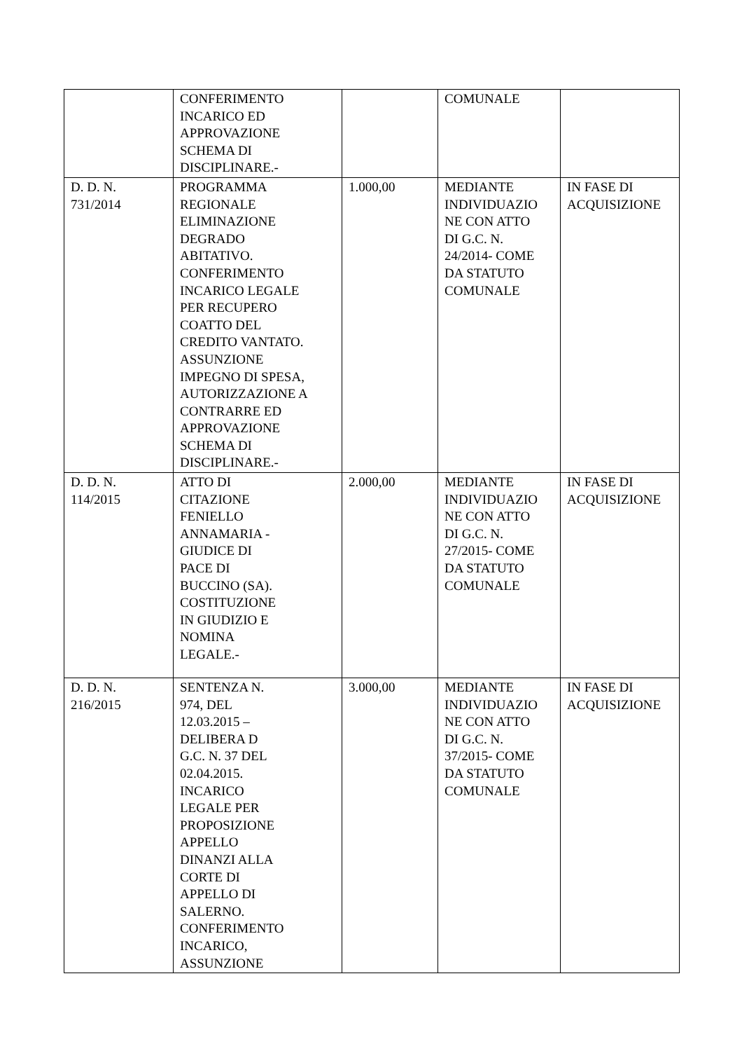| | CONFERIMENTO INCARICO ED APPROVAZIONE SCHEMA DI DISCIPLINARE.- | | COMUNALE | |
| D. D. N. 731/2014 | PROGRAMMA REGIONALE ELIMINAZIONE DEGRADO ABITATIVO. CONFERIMENTO INCARICO LEGALE PER RECUPERO COATTO DEL CREDITO VANTATO. ASSUNZIONE IMPEGNO DI SPESA, AUTORIZZAZIONE A CONTRARRE ED APPROVAZIONE SCHEMA DI DISCIPLINARE.- | 1.000,00 | MEDIANTE INDIVIDUAZIO NE CON ATTO DI G.C. N. 24/2014- COME DA STATUTO COMUNALE | IN FASE DI ACQUISIZIONE |
| D. D. N. 114/2015 | ATTO DI CITAZIONE FENIELLO ANNAMARIA - GIUDICE DI PACE DI BUCCINO (SA). COSTITUZIONE IN GIUDIZIO E NOMINA LEGALE.- | 2.000,00 | MEDIANTE INDIVIDUAZIO NE CON ATTO DI G.C. N. 27/2015- COME DA STATUTO COMUNALE | IN FASE DI ACQUISIZIONE |
| D. D. N. 216/2015 | SENTENZA N. 974, DEL 12.03.2015 – DELIBERA D G.C. N. 37 DEL 02.04.2015. INCARICO LEGALE PER PROPOSIZIONE APPELLO DINANZI ALLA CORTE DI APPELLO DI SALERNO. CONFERIMENTO INCARICO, ASSUNZIONE | 3.000,00 | MEDIANTE INDIVIDUAZIO NE CON ATTO DI G.C. N. 37/2015- COME DA STATUTO COMUNALE | IN FASE DI ACQUISIZIONE |